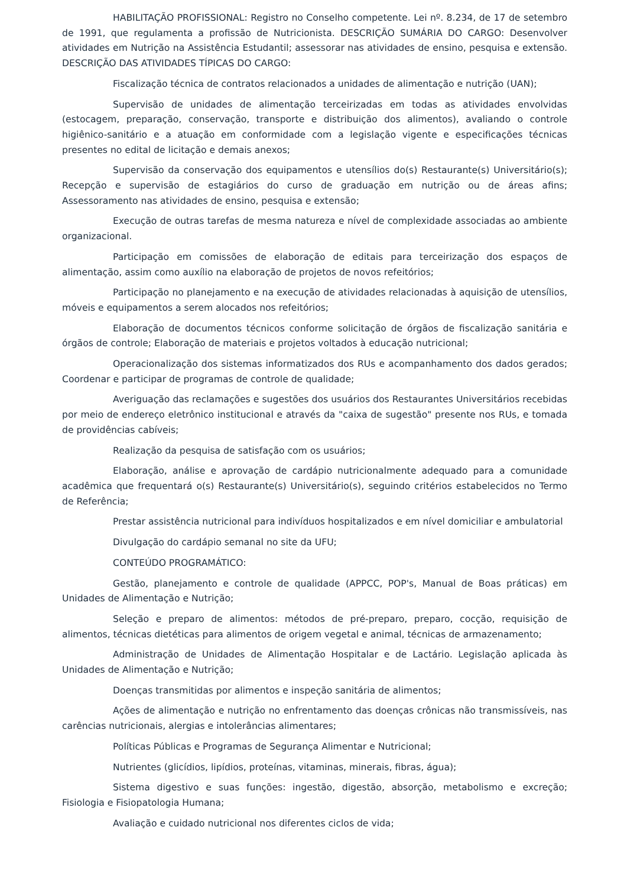HABILITAÇÃO PROFISSIONAL: Registro no Conselho competente. Lei nº. 8.234, de 17 de setembro de 1991, que regulamenta a profissão de Nutricionista. DESCRIÇÃO SUMÁRIA DO CARGO: Desenvolver atividades em Nutrição na Assistência Estudantil; assessorar nas atividades de ensino, pesquisa e extensão. DESCRIÇÃO DAS ATIVIDADES TÍPICAS DO CARGO:
Fiscalização técnica de contratos relacionados a unidades de alimentação e nutrição (UAN);
Supervisão de unidades de alimentação terceirizadas em todas as atividades envolvidas (estocagem, preparação, conservação, transporte e distribuição dos alimentos), avaliando o controle higiênico-sanitário e a atuação em conformidade com a legislação vigente e especificações técnicas presentes no edital de licitação e demais anexos;
Supervisão da conservação dos equipamentos e utensílios do(s) Restaurante(s) Universitário(s); Recepção e supervisão de estagiários do curso de graduação em nutrição ou de áreas afins; Assessoramento nas atividades de ensino, pesquisa e extensão;
Execução de outras tarefas de mesma natureza e nível de complexidade associadas ao ambiente organizacional.
Participação em comissões de elaboração de editais para terceirização dos espaços de alimentação, assim como auxílio na elaboração de projetos de novos refeitórios;
Participação no planejamento e na execução de atividades relacionadas à aquisição de utensílios, móveis e equipamentos a serem alocados nos refeitórios;
Elaboração de documentos técnicos conforme solicitação de órgãos de fiscalização sanitária e órgãos de controle; Elaboração de materiais e projetos voltados à educação nutricional;
Operacionalização dos sistemas informatizados dos RUs e acompanhamento dos dados gerados; Coordenar e participar de programas de controle de qualidade;
Averiguação das reclamações e sugestões dos usuários dos Restaurantes Universitários recebidas por meio de endereço eletrônico institucional e através da "caixa de sugestão" presente nos RUs, e tomada de providências cabíveis;
Realização da pesquisa de satisfação com os usuários;
Elaboração, análise e aprovação de cardápio nutricionalmente adequado para a comunidade acadêmica que frequentará o(s) Restaurante(s) Universitário(s), seguindo critérios estabelecidos no Termo de Referência;
Prestar assistência nutricional para indivíduos hospitalizados e em nível domiciliar e ambulatorial
Divulgação do cardápio semanal no site da UFU;
CONTEÚDO PROGRAMÁTICO:
Gestão, planejamento e controle de qualidade (APPCC, POP's, Manual de Boas práticas) em Unidades de Alimentação e Nutrição;
Seleção e preparo de alimentos: métodos de pré-preparo, preparo, cocção, requisição de alimentos, técnicas dietéticas para alimentos de origem vegetal e animal, técnicas de armazenamento;
Administração de Unidades de Alimentação Hospitalar e de Lactário. Legislação aplicada às Unidades de Alimentação e Nutrição;
Doenças transmitidas por alimentos e inspeção sanitária de alimentos;
Ações de alimentação e nutrição no enfrentamento das doenças crônicas não transmissíveis, nas carências nutricionais, alergias e intolerâncias alimentares;
Políticas Públicas e Programas de Segurança Alimentar e Nutricional;
Nutrientes (glicídios, lipídios, proteínas, vitaminas, minerais, fibras, água);
Sistema digestivo e suas funções: ingestão, digestão, absorção, metabolismo e excreção; Fisiologia e Fisiopatologia Humana;
Avaliação e cuidado nutricional nos diferentes ciclos de vida;